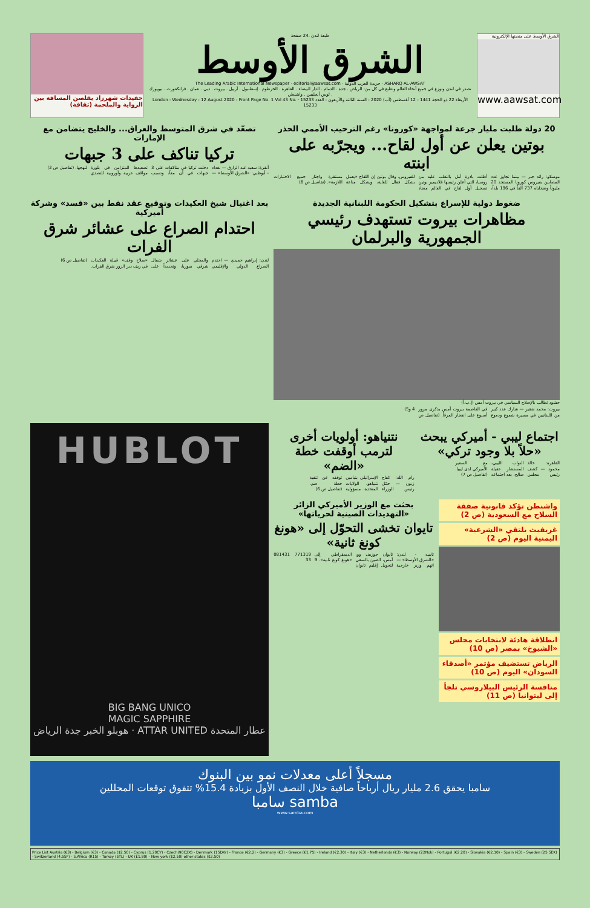الشرق الأوسط على منصتها الإلكترونية
www.aawsat.com
طبعة لندن .24 صفحة
الشرق الأوسط
ASHARQ AL-AWSAT · جريدة العرب الدولية · The Leading Arabic International Newspaper · editorial@aawsat.com
تصدر في لندن وتوزع في جميع أنحاء العالم وتطبع في كل من: الرياض . جدة . الدمام . الدار البيضاء . القاهرة . الخرطوم . إسطنبول . أربيل . بيروت . دبي . عمان . فرانكفورت . نيويورك . لوس أنجليس . واشنطن
الأربعاء 22 ذو الحجة 1441 - 12 أغسطس (آب) 2020 - السنة الثالثة والأربعون - العدد 15233 · London - Wednesday - 12 August 2020 - Front Page No. 1 Vol 43 No. 15233
حفيدات شهرزاد يقلصن المسافة بين الرواية والملحمة (ثقافة)
20 دولة طلبت مليار جرعة لمواجهة «كورونا» رغم الترحيب الأممي الحذر
بوتين يعلن عن أول لقاح... ويجرّبه على ابنته
موسكو: رائد جبر — بينما تجاوز عدد المصابين بفيروس كورونا المستجد 20 مليوناً وضحاياه 737 ألفاً في 196 بلداً، أطلت بادرة أمل بالتغلب عليه من روسيا، التي أعلن رئيسها فلاديمير بوتين تسجيل أول لقاح في العالم مضاد للفيروس. وقال بوتين إن اللقاح «يعمل بشكل فعال للغاية، ويشكل مناعة مستقرة واجتاز جميع الاختبارات اللازمة». (تفاصيل ص 8)
تصعّد في شرق المتوسط والعراق... والخليج يتضامن مع الإمارات
تركيا تناكف على 3 جبهات
أنقرة: سعيد عبد الرازق — بغداد - أبوظبي: «الشرق الأوسط» — دخلت تركيا في مناكفات على 3 جبهات في آن معاً، وتسبب تصعيدها المتزامن في بلورة مواقف عربية وأوروبية للتصدي لنهجها. (تفاصيل ص 2)
ضغوط دولية للإسراع بتشكيل الحكومة اللبنانية الجديدة
مظاهرات بيروت تستهدف رئيسي الجمهورية والبرلمان
حشود تطالب بالإصلاح السياسي في بيروت أمس (إ.ب.أ)
بيروت: محمد شقير — شارك عدد كبير من اللبنانيين في مسيرة شموع ودموع في العاصمة بيروت أمس بذكرى مرور أسبوع على انفجار المرفأ. (تفاصيل ص 4 و5)
بعد اغتيال شيخ العكيدات وتوقيع عقد نفط بين «قسد» وشركة أميركية
احتدام الصراع على عشائر شرق الفرات
لندن: إبراهيم حميدي — احتدم الصراع الدولي والإقليمي والمحلي على عشائر شمال شرقي سوريا، وتحديداً على «سلاح وقف» قبيلة العكيدات في ريف دير الزور شرق الفرات. (تفاصيل ص 6)
اجتماع ليبي - أميركي يبحث «حلاً بلا وجود تركي»
القاهرة: خالد محمود — كشف رئيس مجلس النواب الليبي، المستشار عقيلة صالح، بعد اجتماعه مع السفير الأميركي لدى ليبيا. (تفاصيل ص 7)
نتنياهو: أولويات أخرى لترمب أوقفت خطة «الضم»
رام الله: كفاح زبون — حمّل رئيس الوزراء الإسرائيلي بنيامين نتنياهو، الولايات المتحدة، مسؤولية توقفه عن تنفيذ خطة ضم. (تفاصيل ص 6)
واشنطن تؤكد قانونية صفقة السلاح مع السعودية (ص 2)
غريفيث يلتقي «الشرعية» اليمنية اليوم (ص 2)
انطلاقة هادئة لانتخابات مجلس «الشيوخ» بمصر (ص 10)
الرياض تستضيف مؤتمر «أصدقاء السودان» اليوم (ص 10)
منافسة الرئيس البيلاروسي تلجأ إلى ليتوانيا (ص 11)
بحثت مع الوزير الأميركي الزائر «التهديدات الصينية لحرياتها»
تايوان تخشى التحوّل إلى «هونغ كونغ ثانية»
تايبيه - لندن: «الشرق الأوسط» — اتهم وزير خارجية تايوان جوزيف وو، أمس، الصين بالسعي لتحويل إقليم تايوان الديمقراطي إلى «هونغ كونغ ثانية». 9 771319 081431 33
HUBLOT
BIG BANG UNICO
MAGIC SAPPHIRE
عطار المتحدة ATTAR UNITED · هوبلو الخبر جدة الرياض
مسجلاً أعلى معدلات نمو بين البنوك
سامبا يحقق 2.6 مليار ريال أرباحاً صافية خلال النصف الأول بزيادة 15.4% تتفوق توقعات المحللين
samba سامبا
www.samba.com
Price List Austria (€3) - Belgium (€3) - Canada ($2.50) - Cyprus (1.20CY) - Czech(90CZK) - Denmark (15DKr) - France (€2.2) - Germany (€3) - Greece (€1.75) - Ireland (€2.30) - Italy (€3) - Netherlands (€3) - Norway (22Nok) - Portugal (€2.20) - Slovakia (€2.10) - Spain (€3) - Sweden (25 SEK) - Switzerland (4.5SF) - S.Africa (R15) - Turkey (5TL) - UK (£1.80) - New york ($2.50) other states ($2.50)